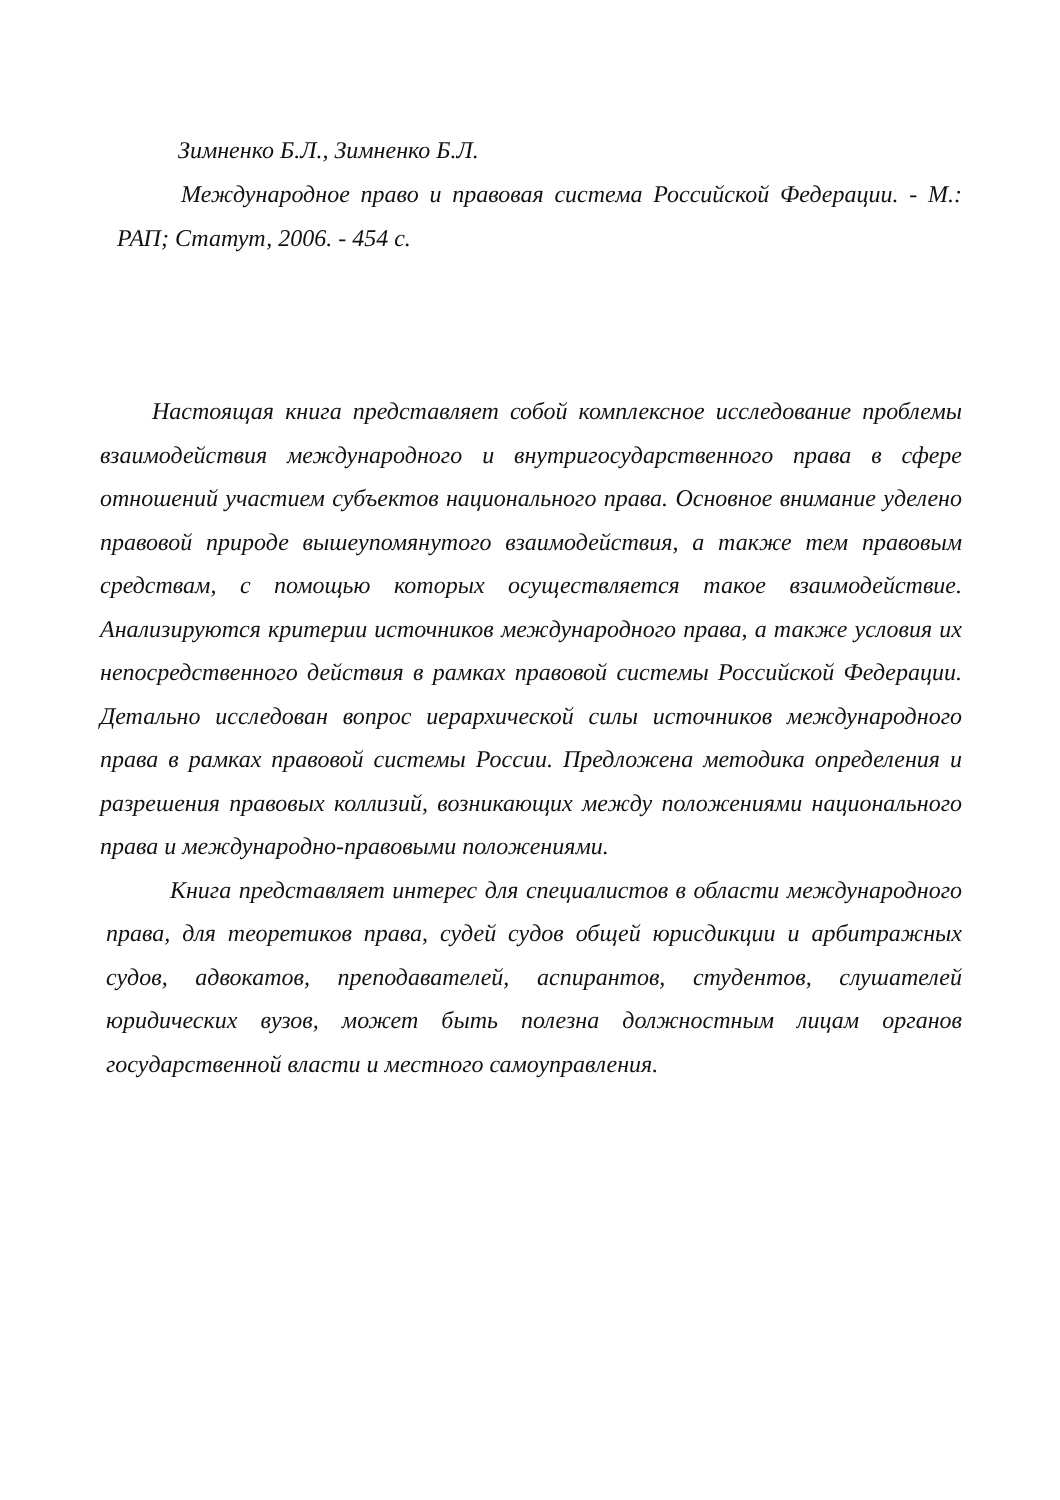Зимненко Б.Л., Зимненко Б.Л.
Международное право и правовая система Российской Федерации. - М.: РАП; Статут, 2006. - 454 с.
Настоящая книга представляет собой комплексное исследование проблемы взаимодействия международного и внутригосударственного права в сфере отношений участием субъектов национального права. Основное внимание уделено правовой природе вышеупомянутого взаимодействия, а также тем правовым средствам, с помощью которых осуществляется такое взаимодействие. Анализируются критерии источников международного права, а также условия их непосредственного действия в рамках правовой системы Российской Федерации. Детально исследован вопрос иерархической силы источников международного права в рамках правовой системы России. Предложена методика определения и разрешения правовых коллизий, возникающих между положениями национального права и международно-правовыми положениями.
Книга представляет интерес для специалистов в области международного права, для теоретиков права, судей судов общей юрисдикции и арбитражных судов, адвокатов, преподавателей, аспирантов, студентов, слушателей юридических вузов, может быть полезна должностным лицам органов государственной власти и местного самоуправления.